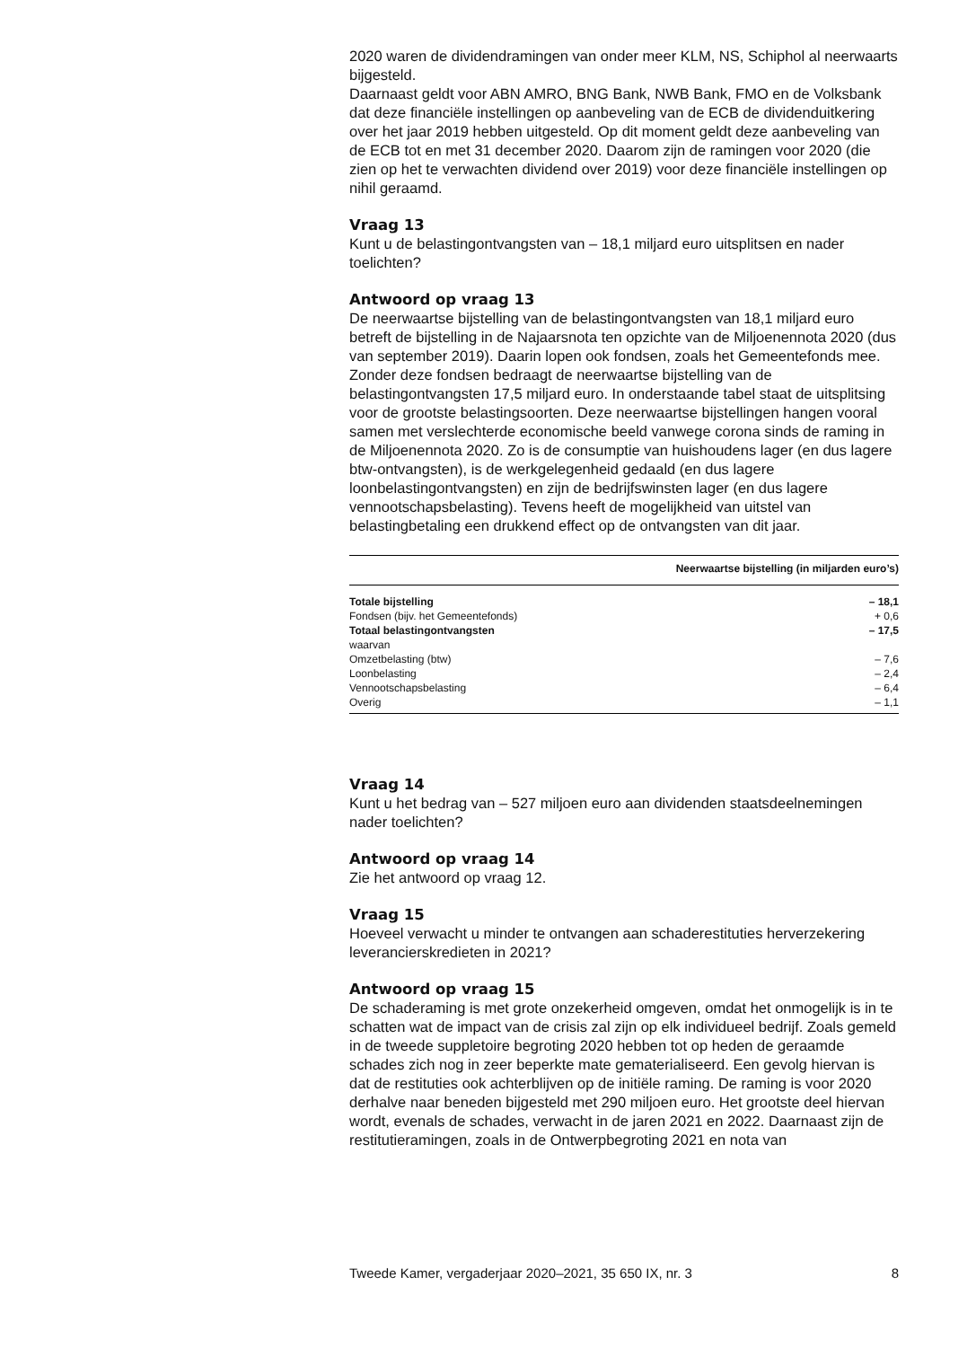2020 waren de dividendramingen van onder meer KLM, NS, Schiphol al neerwaarts bijgesteld.
Daarnaast geldt voor ABN AMRO, BNG Bank, NWB Bank, FMO en de Volksbank dat deze financiële instellingen op aanbeveling van de ECB de dividenduitkering over het jaar 2019 hebben uitgesteld. Op dit moment geldt deze aanbeveling van de ECB tot en met 31 december 2020. Daarom zijn de ramingen voor 2020 (die zien op het te verwachten dividend over 2019) voor deze financiële instellingen op nihil geraamd.
Vraag 13
Kunt u de belastingontvangsten van – 18,1 miljard euro uitsplitsen en nader toelichten?
Antwoord op vraag 13
De neerwaartse bijstelling van de belastingontvangsten van 18,1 miljard euro betreft de bijstelling in de Najaarsnota ten opzichte van de Miljoenennota 2020 (dus van september 2019). Daarin lopen ook fondsen, zoals het Gemeentefonds mee. Zonder deze fondsen bedraagt de neerwaartse bijstelling van de belastingontvangsten 17,5 miljard euro. In onderstaande tabel staat de uitsplitsing voor de grootste belastings­oorten. Deze neerwaartse bijstellingen hangen vooral samen met verslechterde economische beeld vanwege corona sinds de raming in de Miljoenennota 2020. Zo is de consumptie van huishoudens lager (en dus lagere btw-ontvangsten), is de werkgelegenheid gedaald (en dus lagere loonbelastingontvangsten) en zijn de bedrijfswinsten lager (en dus lagere vennootschapsbelasting). Tevens heeft de mogelijkheid van uitstel van belastingbetaling een drukkend effect op de ontvangsten van dit jaar.
| | Neerwaartse bijstelling (in miljarden euro’s) |
| --- | --- |
| Totale bijstelling | – 18,1 |
| Fondsen (bijv. het Gemeentefonds) | + 0,6 |
| Totaal belastingontvangsten | – 17,5 |
| waarvan | |
| Omzetbelasting (btw) | – 7,6 |
| Loonbelasting | – 2,4 |
| Vennootschapsbelasting | – 6,4 |
| Overig | – 1,1 |
Vraag 14
Kunt u het bedrag van – 527 miljoen euro aan dividenden staatsdeelne­mingen nader toelichten?
Antwoord op vraag 14
Zie het antwoord op vraag 12.
Vraag 15
Hoeveel verwacht u minder te ontvangen aan schaderestituties herverze­kering leverancierskredieten in 2021?
Antwoord op vraag 15
De schaderaming is met grote onzekerheid omgeven, omdat het onmogelijk is in te schatten wat de impact van de crisis zal zijn op elk individueel bedrijf. Zoals gemeld in de tweede suppletoire begroting 2020 hebben tot op heden de geraamde schades zich nog in zeer beperkte mate gematerialiseerd. Een gevolg hiervan is dat de restituties ook achter­blijven op de initiële raming. De raming is voor 2020 derhalve naar beneden bijgesteld met 290 miljoen euro. Het grootste deel hiervan wordt, evenals de schades, verwacht in de jaren 2021 en 2022. Daarnaast zijn de restitutieramingen, zoals in de Ontwerpbegroting 2021 en nota van
Tweede Kamer, vergaderjaar 2020–2021, 35 650 IX, nr. 3 8